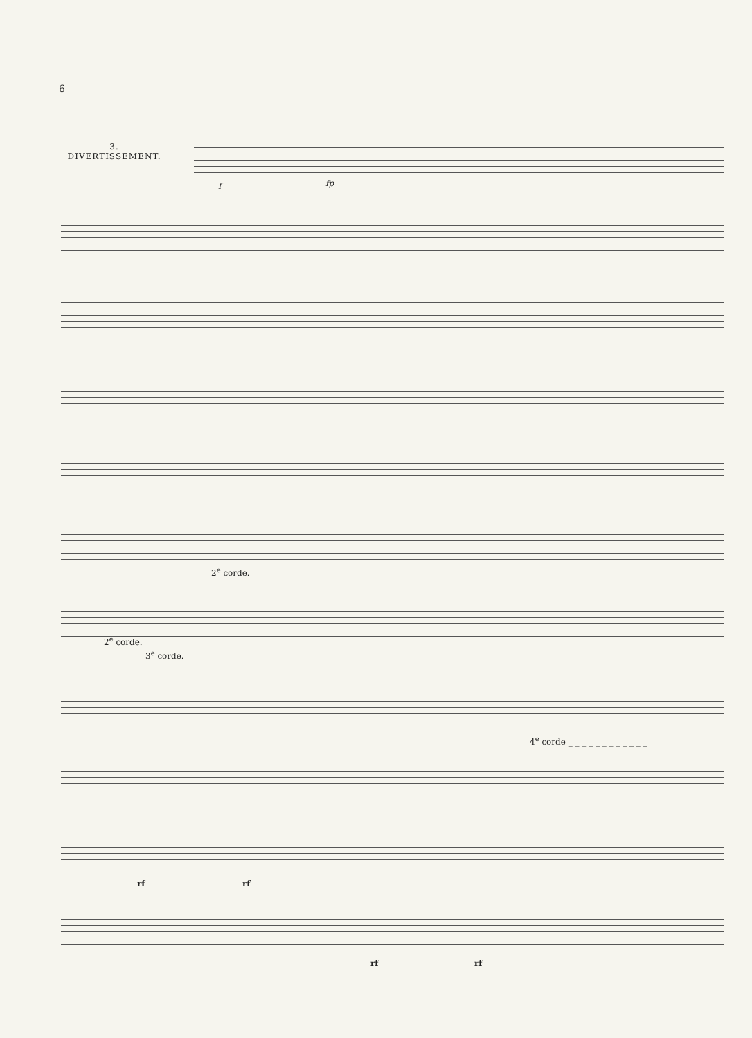6
3.
DIVERTISSEMENT.
f fp
2<sup>e</sup> corde.
2<sup>e</sup> corde.
3<sup>e</sup> corde.
4<sup>e</sup> corde _ _ _ _ _ _ _ _ _ _ _ _
rf rf
rf rf